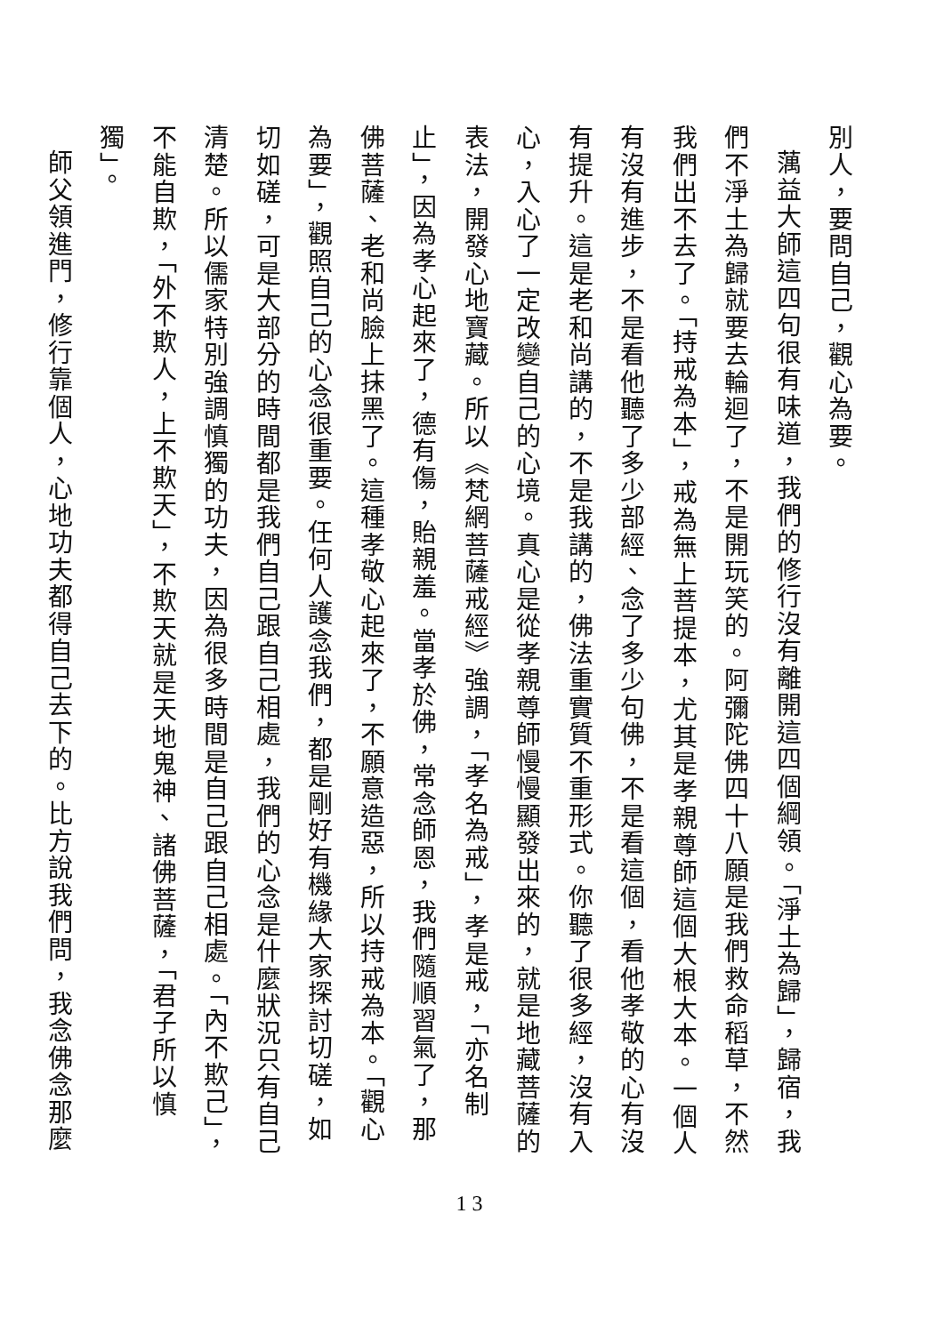別人，要問自己，觀心為要。
蕅益大師這四句很有味道，我們的修行沒有離開這四個綱領。「淨土為歸」，歸宿，我們不淨土為歸就要去輪迴了，不是開玩笑的。阿彌陀佛四十八願是我們救命稻草，不然我們出不去了。「持戒為本」，戒為無上菩提本，尤其是孝親尊師這個大根大本。一個人有沒有進步，不是看他聽了多少部經、念了多少句佛，不是看這個，看他孝敬的心有沒有提升。這是老和尚講的，不是我講的，佛法重實質不重形式。你聽了很多經，沒有入心，入心了一定改變自己的心境。真心是從孝親尊師慢慢顯發出來的，就是地藏菩薩的表法，開發心地寶藏。所以《梵網菩薩戒經》強調，「孝名為戒」，孝是戒，「亦名制止」，因為孝心起來了，德有傷，貽親羞。當孝於佛，常念師恩，我們隨順習氣了，那佛菩薩、老和尚臉上抹黑了。這種孝敬心起來了，不願意造惡，所以持戒為本。「觀心為要」，觀照自己的心念很重要。任何人護念我們，都是剛好有機緣大家探討切磋，如切如磋，可是大部分的時間都是我們自己跟自己相處，我們的心念是什麼狀況只有自己清楚。所以儒家特別強調慎獨的功夫，因為很多時間是自己跟自己相處。「內不欺己」，不能自欺，「外不欺人，上不欺天」，不欺天就是天地鬼神、諸佛菩薩，「君子所以慎獨」。
師父領進門，修行靠個人，心地功夫都得自己去下的。比方說我們問，我念佛念那麼
13